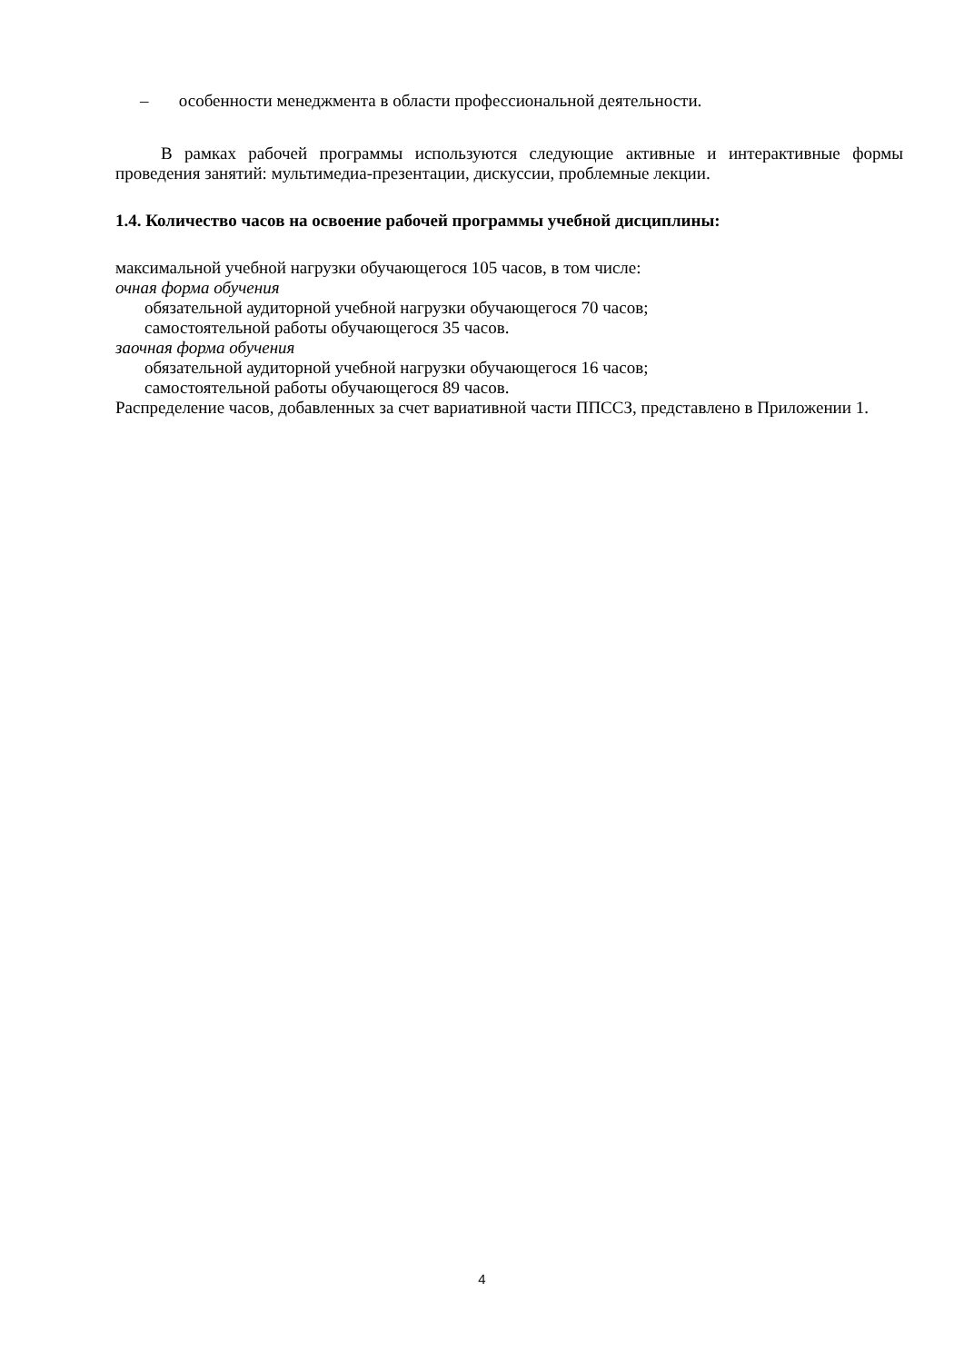– особенности менеджмента в области профессиональной деятельности.
В рамках рабочей программы используются следующие активные и интерактивные формы проведения занятий: мультимедиа-презентации, дискуссии, проблемные лекции.
1.4. Количество часов на освоение рабочей программы учебной дисциплины:
максимальной учебной нагрузки обучающегося 105 часов, в том числе:
очная форма обучения
обязательной аудиторной учебной нагрузки обучающегося 70 часов;
самостоятельной работы обучающегося 35 часов.
заочная форма обучения
обязательной аудиторной учебной нагрузки обучающегося 16 часов;
самостоятельной работы обучающегося 89 часов.
Распределение часов, добавленных за счет вариативной части ППССЗ, представлено в Приложении 1.
4